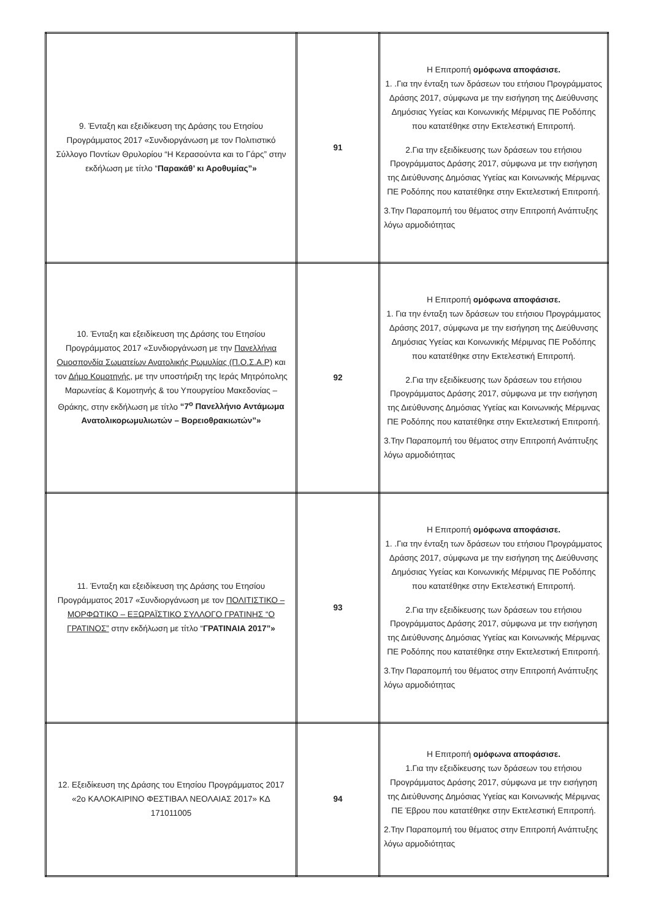| 9. Ένταξη και εξειδίκευση της Δράσης του Ετησίου Προγράμματος 2017 «Συνδιοργάνωση με τον Πολιτιστικό Σύλλογο Ποντίων Θρυλορίου “Η Κερασούντα και το Γάρς” στην εκδήλωση με τίτλο “ Παρακάθ’ κι Αροθυμίας”» | 91 | Η Επιτροπή ομόφωνα αποφάσισε. 1. .Για την ένταξη των δράσεων του ετήσιου Προγράμματος Δράσης 2017, σύμφωνα με την εισήγηση της Διεύθυνσης Δημόσιας Υγείας και Κοινωνικής Μέριμνας ΠΕ Ροδόπης που κατατέθηκε στην Εκτελεστική Επιτροπή. 2.Για την εξειδίκευσης των δράσεων του ετήσιου Προγράμματος Δράσης 2017, σύμφωνα με την εισήγηση της Διεύθυνσης Δημόσιας Υγείας και Κοινωνικής Μέριμνας ΠΕ Ροδόπης που κατατέθηκε στην Εκτελεστική Επιτροπή. 3.Την Παραπομπή του θέματος στην Επιτροπή Ανάπτυξης λόγω αρμοδιότητας |
| 10. Ένταξη και εξειδίκευση της Δράσης του Ετησίου Προγράμματος 2017 «Συνδιοργάνωση με την Πανελλήνια Ομοσπονδία Σωματείων Ανατολικής Ρωμυλίας (Π.Ο.Σ.Α.Ρ) και τον Δήμο Κομοτηνής , με την υποστήριξη της Ιεράς Μητρόπολης Μαρωνείας & Κομοτηνής & του Υπουργείου Μακεδονίας – Θράκης, στην εκδήλωση με τίτλο “7<sup>ο</sup> Πανελλήνιο Αντάμωμα Ανατολικορωμυλιωτών – Βορειοθρακιωτών”» | 92 | Η Επιτροπή ομόφωνα αποφάσισε. 1. Για την ένταξη των δράσεων του ετήσιου Προγράμματος Δράσης 2017, σύμφωνα με την εισήγηση της Διεύθυνσης Δημόσιας Υγείας και Κοινωνικής Μέριμνας ΠΕ Ροδόπης που κατατέθηκε στην Εκτελεστική Επιτροπή. 2.Για την εξειδίκευσης των δράσεων του ετήσιου Προγράμματος Δράσης 2017, σύμφωνα με την εισήγηση της Διεύθυνσης Δημόσιας Υγείας και Κοινωνικής Μέριμνας ΠΕ Ροδόπης που κατατέθηκε στην Εκτελεστική Επιτροπή. 3.Την Παραπομπή του θέματος στην Επιτροπή Ανάπτυξης λόγω αρμοδιότητας |
| 11. Ένταξη και εξειδίκευση της Δράσης του Ετησίου Προγράμματος 2017 «Συνδιοργάνωση με τον ΠΟΛΙΤΙΣΤΙΚΟ – ΜΟΡΦΩΤΙΚΟ – ΕΞΩΡΑΪΣΤΙΚΟ ΣΥΛΛΟΓΟ ΓΡΑΤΙΝΗΣ “Ο ΓΡΑΤΙΝΟΣ” στην εκδήλωση με τίτλο “ ΓΡΑΤΙΝΑΙΑ 2017”» | 93 | Η Επιτροπή ομόφωνα αποφάσισε. 1. .Για την ένταξη των δράσεων του ετήσιου Προγράμματος Δράσης 2017, σύμφωνα με την εισήγηση της Διεύθυνσης Δημόσιας Υγείας και Κοινωνικής Μέριμνας ΠΕ Ροδόπης που κατατέθηκε στην Εκτελεστική Επιτροπή. 2.Για την εξειδίκευσης των δράσεων του ετήσιου Προγράμματος Δράσης 2017, σύμφωνα με την εισήγηση της Διεύθυνσης Δημόσιας Υγείας και Κοινωνικής Μέριμνας ΠΕ Ροδόπης που κατατέθηκε στην Εκτελεστική Επιτροπή. 3.Την Παραπομπή του θέματος στην Επιτροπή Ανάπτυξης λόγω αρμοδιότητας |
| 12. Εξειδίκευση της Δράσης του Ετησίου Προγράμματος 2017 «2ο ΚΑΛΟΚΑΙΡΙΝΟ ΦΕΣΤΙΒΑΛ ΝΕΟΛΑΙΑΣ 2017» ΚΔ 171011005 | 94 | Η Επιτροπή ομόφωνα αποφάσισε. 1.Για την εξειδίκευσης των δράσεων του ετήσιου Προγράμματος Δράσης 2017, σύμφωνα με την εισήγηση της Διεύθυνσης Δημόσιας Υγείας και Κοινωνικής Μέριμνας ΠΕ Έβρου που κατατέθηκε στην Εκτελεστική Επιτροπή. 2.Την Παραπομπή του θέματος στην Επιτροπή Ανάπτυξης λόγω αρμοδιότητας |